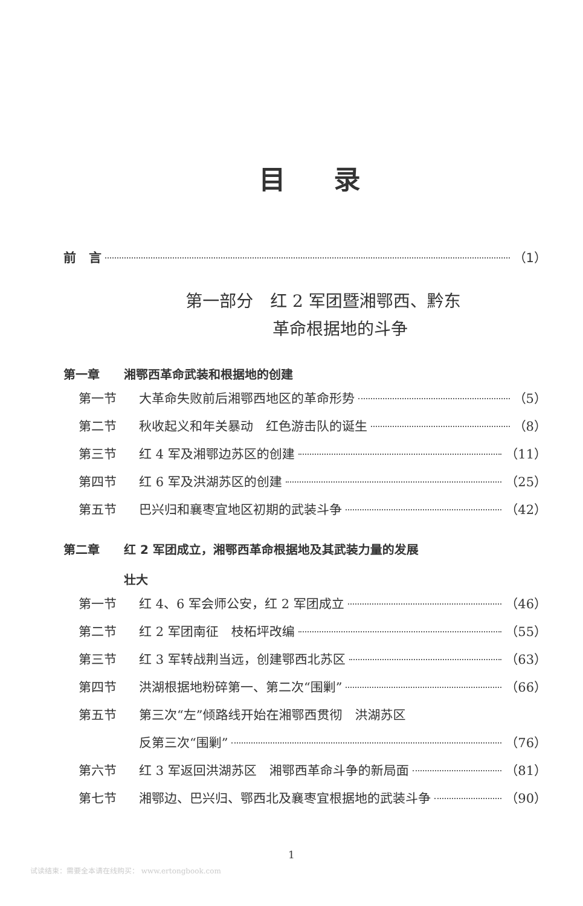目录
前　言 （1）
第一部分　红 2 军团暨湘鄂西、黔东
　　革命根据地的斗争
第一章 湘鄂西革命武装和根据地的创建
第一节 大革命失败前后湘鄂西地区的革命形势 （5）
第二节 秋收起义和年关暴动　红色游击队的诞生 （8）
第三节 红 4 军及湘鄂边苏区的创建 （11）
第四节 红 6 军及洪湖苏区的创建 （25）
第五节 巴兴归和襄枣宜地区初期的武装斗争 （42）
第二章 红 2 军团成立，湘鄂西革命根据地及其武装力量的发展
壮大
第一节 红 4、6 军会师公安，红 2 军团成立 （46）
第二节 红 2 军团南征　枝柘坪改编 （55）
第三节 红 3 军转战荆当远，创建鄂西北苏区 （63）
第四节 洪湖根据地粉碎第一、第二次“围剿” （66）
第五节 第三次“左”倾路线开始在湘鄂西贯彻　洪湖苏区
反第三次“围剿” （76）
第六节 红 3 军返回洪湖苏区　湘鄂西革命斗争的新局面 （81）
第七节 湘鄂边、巴兴归、鄂西北及襄枣宜根据地的武装斗争 （90）
1
试读结束：需要全本请在线购买： www.ertongbook.com